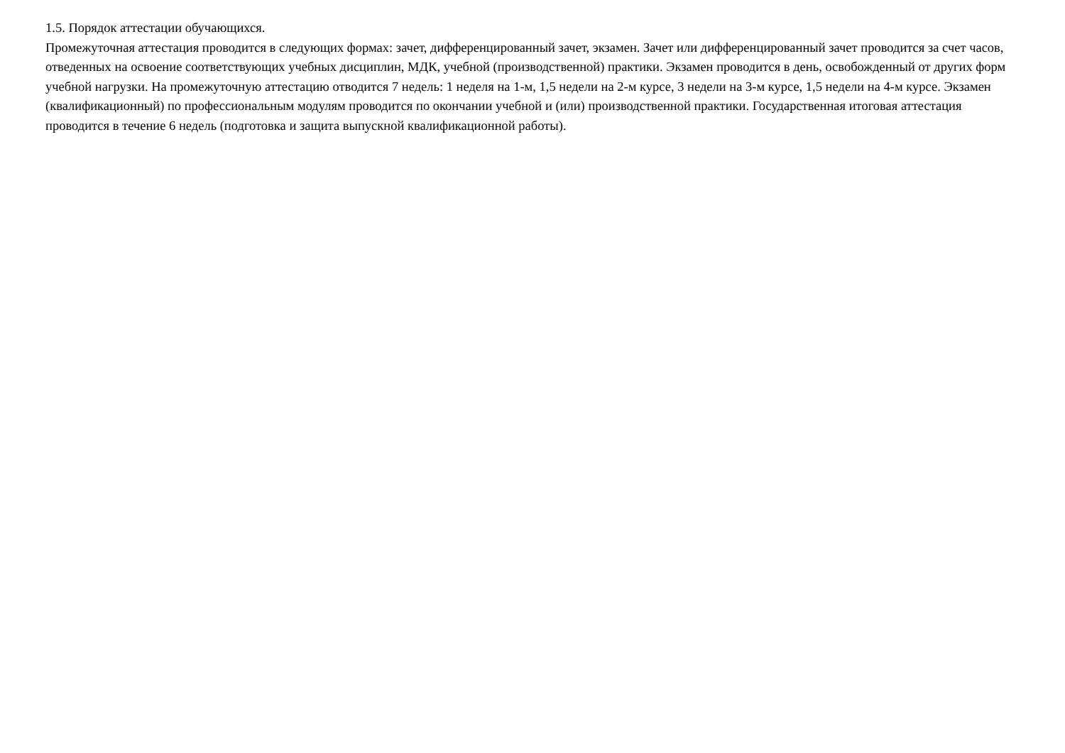1.5. Порядок аттестации обучающихся.
Промежуточная аттестация проводится в следующих формах: зачет, дифференцированный зачет, экзамен. Зачет или дифференцированный зачет проводится за счет часов, отведенных на освоение соответствующих учебных дисциплин, МДК, учебной (производственной) практики. Экзамен проводится в день, освобожденный от других форм учебной нагрузки. На промежуточную аттестацию отводится 7 недель: 1 неделя на 1-м, 1,5 недели на 2-м курсе, 3 недели на 3-м курсе, 1,5 недели на 4-м курсе. Экзамен (квалификационный) по профессиональным модулям проводится по окончании учебной и (или) производственной практики. Государственная итоговая аттестация проводится в течение 6 недель (подготовка и защита выпускной квалификационной работы).